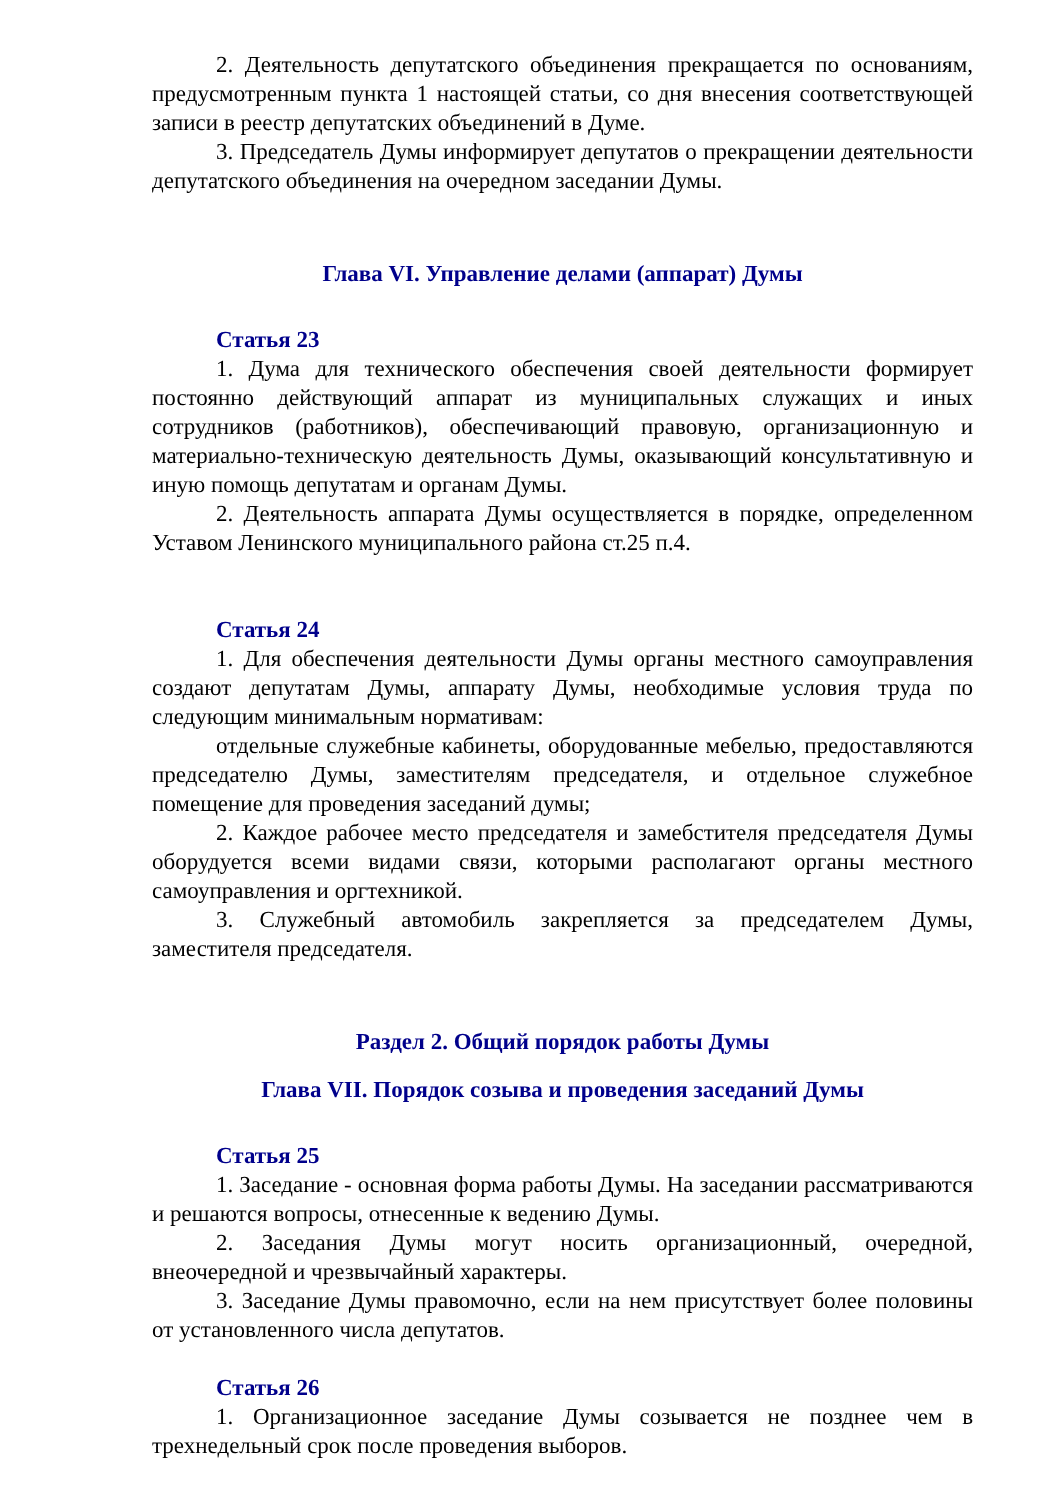2. Деятельность депутатского объединения прекращается по основаниям, предусмотренным пункта 1 настоящей статьи, со дня внесения соответствующей записи в реестр депутатских объединений в Думе.
3. Председатель Думы информирует депутатов о прекращении деятельности депутатского объединения на очередном заседании Думы.
Глава VI. Управление делами (аппарат) Думы
Статья 23
1. Дума для технического обеспечения своей деятельности формирует постоянно действующий аппарат из муниципальных служащих и иных сотрудников (работников), обеспечивающий правовую, организационную и материально-техническую деятельность Думы, оказывающий консультативную и иную помощь депутатам и органам Думы.
2. Деятельность аппарата Думы осуществляется в порядке, определенном Уставом Ленинского муниципального района ст.25 п.4.
Статья 24
1. Для обеспечения деятельности Думы органы местного самоуправления создают депутатам Думы, аппарату Думы, необходимые условия труда по следующим минимальным нормативам:
отдельные служебные кабинеты, оборудованные мебелью, предоставляются председателю Думы, заместителям председателя, и отдельное служебное помещение для проведения заседаний думы;
2. Каждое рабочее место председателя и замеб­стителя председателя Думы оборудуется всеми видами связи, которыми располагают органы местного самоуправления и оргтехникой.
3. Служебный автомобиль закрепляется за председателем Думы, заместителя председателя.
Раздел 2. Общий порядок работы Думы
Глава VII. Порядок созыва и проведения заседаний Думы
Статья 25
1. Заседание - основная форма работы Думы. На заседании рассматриваются и решаются вопросы, отнесенные к ведению Думы.
2. Заседания Думы могут носить организационный, очередной, внеочередной и чрезвычайный характеры.
3. Заседание Думы правомочно, если на нем присутствует более половины от установленного числа депутатов.
Статья 26
1. Организационное заседание Думы созывается не позднее чем в трехнедельный срок после проведения выборов.